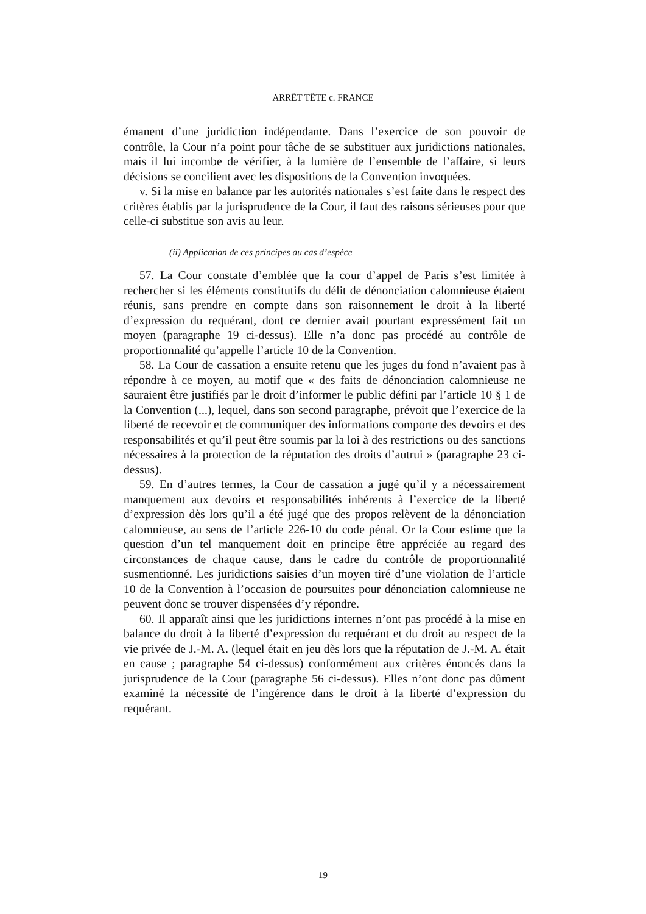ARRÊT TÊTE c. FRANCE
émanent d’une juridiction indépendante. Dans l’exercice de son pouvoir de contrôle, la Cour n’a point pour tâche de se substituer aux juridictions nationales, mais il lui incombe de vérifier, à la lumière de l’ensemble de l’affaire, si leurs décisions se concilient avec les dispositions de la Convention invoquées.
v. Si la mise en balance par les autorités nationales s’est faite dans le respect des critères établis par la jurisprudence de la Cour, il faut des raisons sérieuses pour que celle-ci substitue son avis au leur.
(ii) Application de ces principes au cas d’espèce
57. La Cour constate d’emblée que la cour d’appel de Paris s’est limitée à rechercher si les éléments constitutifs du délit de dénonciation calomnieuse étaient réunis, sans prendre en compte dans son raisonnement le droit à la liberté d’expression du requérant, dont ce dernier avait pourtant expressément fait un moyen (paragraphe 19 ci-dessus). Elle n’a donc pas procédé au contrôle de proportionnalité qu’appelle l’article 10 de la Convention.
58. La Cour de cassation a ensuite retenu que les juges du fond n’avaient pas à répondre à ce moyen, au motif que « des faits de dénonciation calomnieuse ne sauraient être justifiés par le droit d’informer le public défini par l’article 10 § 1 de la Convention (...), lequel, dans son second paragraphe, prévoit que l’exercice de la liberté de recevoir et de communiquer des informations comporte des devoirs et des responsabilités et qu’il peut être soumis par la loi à des restrictions ou des sanctions nécessaires à la protection de la réputation des droits d’autrui » (paragraphe 23 ci-dessus).
59. En d’autres termes, la Cour de cassation a jugé qu’il y a nécessairement manquement aux devoirs et responsabilités inhérents à l’exercice de la liberté d’expression dès lors qu’il a été jugé que des propos relèvent de la dénonciation calomnieuse, au sens de l’article 226-10 du code pénal. Or la Cour estime que la question d’un tel manquement doit en principe être appréciée au regard des circonstances de chaque cause, dans le cadre du contrôle de proportionnalité susmentionné. Les juridictions saisies d’un moyen tiré d’une violation de l’article 10 de la Convention à l’occasion de poursuites pour dénonciation calomnieuse ne peuvent donc se trouver dispensées d’y répondre.
60. Il apparaît ainsi que les juridictions internes n’ont pas procédé à la mise en balance du droit à la liberté d’expression du requérant et du droit au respect de la vie privée de J.-M. A. (lequel était en jeu dès lors que la réputation de J.-M. A. était en cause ; paragraphe 54 ci-dessus) conformément aux critères énoncés dans la jurisprudence de la Cour (paragraphe 56 ci-dessus). Elles n’ont donc pas dûment examiné la nécessité de l’ingérence dans le droit à la liberté d’expression du requérant.
19